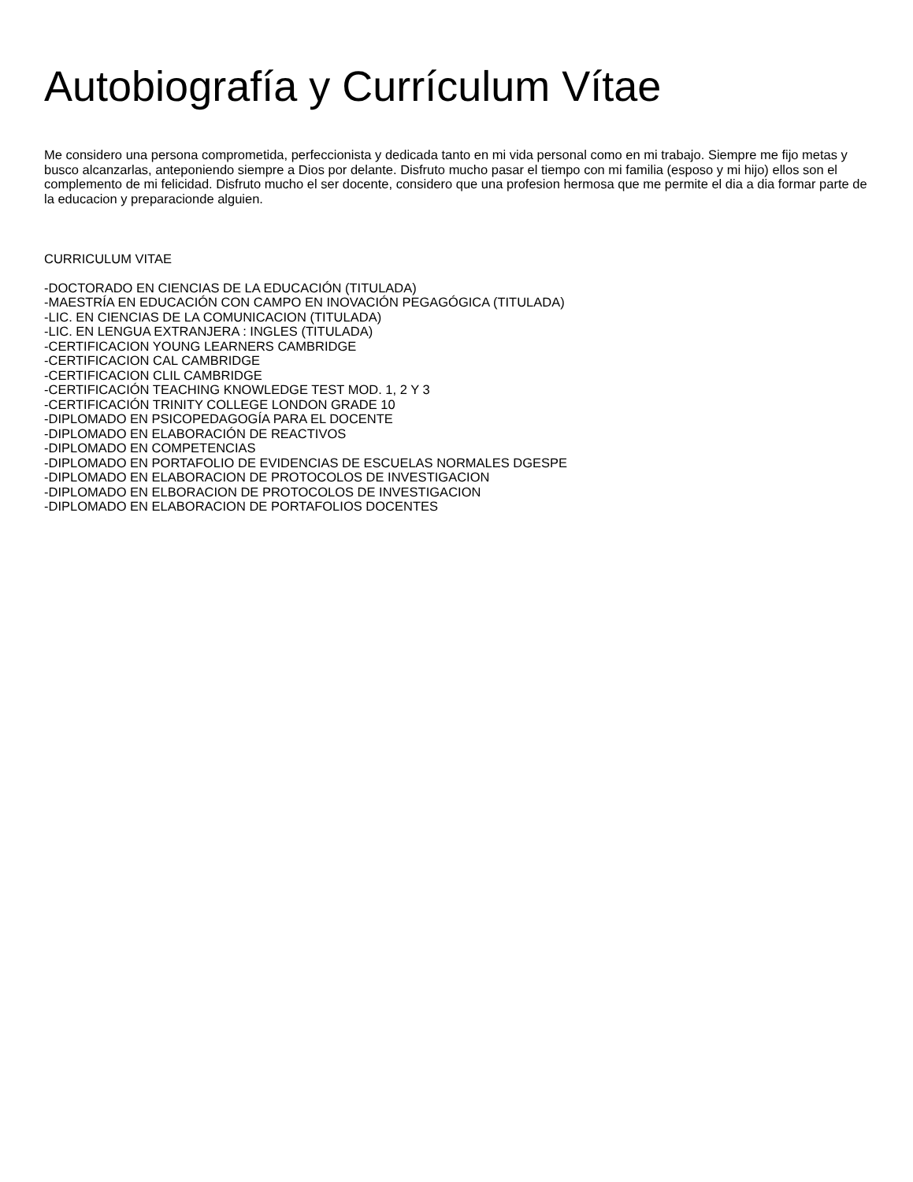Autobiografía y Currículum Vítae
Me considero una persona comprometida, perfeccionista y dedicada tanto en mi vida personal como en mi trabajo. Siempre me fijo metas y busco alcanzarlas, anteponiendo siempre a Dios por delante. Disfruto mucho pasar el tiempo con mi familia (esposo y mi hijo) ellos son el complemento de mi felicidad. Disfruto mucho el ser docente, considero que una profesion hermosa que me permite el dia a dia formar parte de la educacion y preparacionde alguien.
CURRICULUM VITAE
-DOCTORADO EN CIENCIAS DE LA EDUCACIÓN (TITULADA)
-MAESTRÍA EN EDUCACIÓN CON CAMPO EN INOVACIÓN PEGAGÓGICA (TITULADA)
-LIC. EN CIENCIAS DE LA COMUNICACION (TITULADA)
-LIC. EN LENGUA EXTRANJERA : INGLES (TITULADA)
-CERTIFICACION YOUNG LEARNERS CAMBRIDGE
-CERTIFICACION CAL CAMBRIDGE
-CERTIFICACION CLIL CAMBRIDGE
-CERTIFICACIÓN TEACHING KNOWLEDGE TEST MOD. 1, 2 Y 3
-CERTIFICACIÓN TRINITY COLLEGE LONDON GRADE 10
-DIPLOMADO EN PSICOPEDAGOGÍA PARA EL DOCENTE
-DIPLOMADO EN ELABORACIÓN DE REACTIVOS
-DIPLOMADO EN COMPETENCIAS
-DIPLOMADO EN PORTAFOLIO DE EVIDENCIAS DE ESCUELAS NORMALES DGESPE
-DIPLOMADO EN ELABORACION DE PROTOCOLOS DE INVESTIGACION
-DIPLOMADO EN ELBORACION DE PROTOCOLOS DE INVESTIGACION
-DIPLOMADO EN ELABORACION DE PORTAFOLIOS DOCENTES